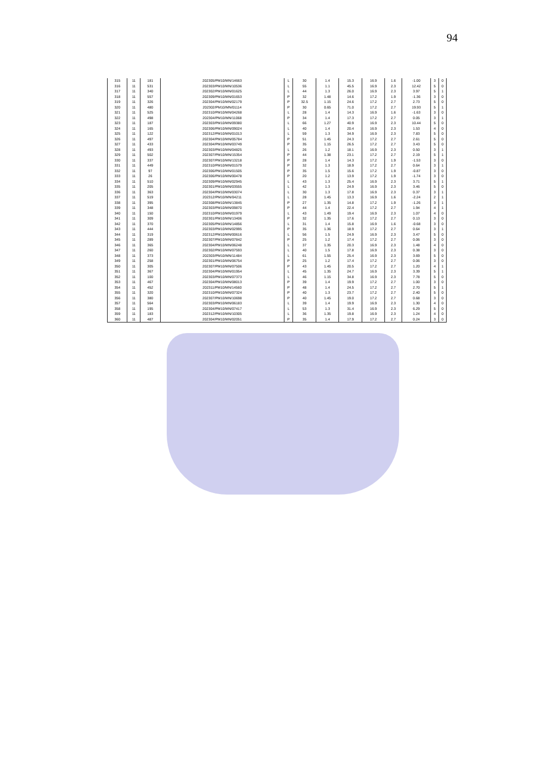94
| 315 | 11 | 181 | 202305/PM10/MN/14663 | L | 30 | 1.4 | 15.3 | 16.9 | 1.6 | -1.00 | 3 | 0 |
| 316 | 11 | 531 | 202303/PM10/MN/10536 | L | 55 | 1.1 | 45.5 | 16.9 | 2.3 | 12.42 | 5 | 0 |
| 317 | 11 | 340 | 202302/PM10/MN/01625 | L | 44 | 1.3 | 26.0 | 16.9 | 2.3 | 3.97 | 5 | 1 |
| 318 | 11 | 557 | 202309/PM10/MN/01653 | P | 32 | 1.48 | 14.6 | 17.2 | 1.9 | -1.36 | 3 | 0 |
| 319 | 11 | 326 | 202304/PM10/MN/02179 | P | 32.5 | 1.15 | 24.6 | 17.2 | 2.7 | 2.73 | 5 | 0 |
| 320 | 11 | 480 | 202302/PM10/MN/01114 | P | 30 | 0.65 | 71.0 | 17.2 | 2.7 | 19.93 | 5 | 1 |
| 321 | 11 | 525 | 202310/PM10/MN/04268 | L | 28 | 1.4 | 14.3 | 16.9 | 1.6 | -1.63 | 3 | 0 |
| 322 | 11 | 498 | 202304/PM10/MN/11068 | P | 34 | 1.4 | 17.3 | 17.2 | 2.7 | 0.05 | 3 | 1 |
| 323 | 11 | 187 | 202303/PM10/MN/09380 | L | 66 | 1.27 | 40.9 | 16.9 | 2.3 | 10.44 | 5 | 0 |
| 324 | 11 | 165 | 202306/PM10/MN/09024 | L | 40 | 1.4 | 20.4 | 16.9 | 2.3 | 1.53 | 4 | 0 |
| 325 | 11 | 122 | 202312/PM10/MN/01013 | L | 59 | 1.3 | 34.9 | 16.9 | 2.3 | 7.83 | 5 | 0 |
| 326 | 11 | 497 | 202304/PM10/MN/05784 | P | 51 | 1.45 | 24.3 | 17.2 | 2.7 | 2.61 | 5 | 0 |
| 327 | 11 | 433 | 202304/PM10/MN/03749 | P | 35 | 1.15 | 26.5 | 17.2 | 2.7 | 3.43 | 5 | 0 |
| 328 | 11 | 493 | 202303/PM10/MN/04825 | L | 26 | 1.2 | 18.1 | 16.9 | 2.3 | 0.50 | 3 | 1 |
| 329 | 11 | 502 | 202307/PM10/MN/15354 | P | 44 | 1.38 | 23.1 | 17.2 | 2.7 | 2.19 | 5 | 1 |
| 330 | 11 | 337 | 202307/PM10/MN/13218 | P | 28 | 1.4 | 14.3 | 17.2 | 1.9 | -1.53 | 3 | 0 |
| 331 | 11 | 449 | 202310/PM10/MN/01579 | P | 32 | 1.3 | 18.9 | 17.2 | 2.7 | 0.64 | 3 | 1 |
| 332 | 11 | 97 | 202306/PM10/MN/01505 | P | 35 | 1.5 | 15.6 | 17.2 | 1.9 | -0.87 | 3 | 0 |
| 333 | 11 | 26 | 202306/PM10/MN/00478 | P | 20 | 1.2 | 13.9 | 17.2 | 1.9 | -1.74 | 3 | 0 |
| 334 | 11 | 510 | 202309/PM10/MN/02945 | L | 43 | 1.3 | 25.4 | 16.9 | 2.3 | 3.71 | 5 | 1 |
| 335 | 11 | 205 | 202301/PM10/MN/03555 | L | 42 | 1.3 | 24.9 | 16.9 | 2.3 | 3.46 | 5 | 0 |
| 336 | 11 | 363 | 202304/PM10/MN/03074 | L | 30 | 1.3 | 17.8 | 16.9 | 2.3 | 0.37 | 3 | 1 |
| 337 | 11 | 519 | 202312/PM10/MN/04211 | L | 28 | 1.45 | 13.3 | 16.9 | 1.6 | -2.24 | 2 | 1 |
| 338 | 11 | 395 | 202308/PM10/MN/13845 | P | 27 | 1.35 | 14.8 | 17.2 | 1.9 | -1.26 | 3 | 1 |
| 339 | 11 | 348 | 202303/PM10/MN/09870 | P | 44 | 1.4 | 22.4 | 17.2 | 2.7 | 1.94 | 4 | 1 |
| 340 | 11 | 150 | 202310/PM10/MN/01979 | L | 43 | 1.49 | 19.4 | 16.9 | 2.3 | 1.07 | 4 | 0 |
| 341 | 11 | 309 | 202301/PM10/MN/13406 | P | 32 | 1.35 | 17.6 | 17.2 | 2.7 | 0.13 | 3 | 0 |
| 342 | 11 | 370 | 202305/PM10/MN/14856 | L | 31 | 1.4 | 15.8 | 16.9 | 1.6 | -0.68 | 3 | 0 |
| 343 | 11 | 444 | 202303/PM10/MN/02995 | P | 35 | 1.36 | 18.9 | 17.2 | 2.7 | 0.64 | 3 | 1 |
| 344 | 11 | 319 | 202312/PM10/MN/00616 | L | 56 | 1.5 | 24.9 | 16.9 | 2.3 | 3.47 | 5 | 0 |
| 345 | 11 | 289 | 202307/PM10/MN/07842 | P | 25 | 1.2 | 17.4 | 17.2 | 2.7 | 0.06 | 3 | 0 |
| 346 | 11 | 365 | 202304/PM10/MN/06248 | L | 37 | 1.35 | 20.3 | 16.9 | 2.3 | 1.48 | 4 | 0 |
| 347 | 11 | 260 | 202302/PM10/MN/07593 | L | 40 | 1.5 | 17.8 | 16.9 | 2.3 | 0.38 | 3 | 0 |
| 348 | 11 | 373 | 202303/PM10/MN/11484 | L | 61 | 1.55 | 25.4 | 16.9 | 2.3 | 3.69 | 5 | 0 |
| 349 | 11 | 258 | 202301/PM10/MN/06754 | P | 25 | 1.2 | 17.4 | 17.2 | 2.7 | 0.06 | 3 | 0 |
| 350 | 11 | 305 | 202307/PM10/MN/07506 | P | 43 | 1.45 | 20.5 | 17.2 | 2.7 | 1.20 | 4 | 1 |
| 351 | 11 | 367 | 202304/PM10/MN/01954 | L | 45 | 1.35 | 24.7 | 16.9 | 2.3 | 3.39 | 5 | 1 |
| 352 | 11 | 100 | 202303/PM10/MN/07373 | L | 46 | 1.15 | 34.8 | 16.9 | 2.3 | 7.78 | 5 | 0 |
| 353 | 11 | 467 | 202304/PM10/MN/08013 | P | 39 | 1.4 | 19.9 | 17.2 | 2.7 | 1.00 | 3 | 0 |
| 354 | 11 | 452 | 202311/PM10/MN/14560 | P | 48 | 1.4 | 24.5 | 17.2 | 2.7 | 2.70 | 5 | 1 |
| 355 | 11 | 320 | 202310/PM10/MN/07324 | P | 40 | 1.3 | 23.7 | 17.2 | 2.7 | 2.40 | 5 | 0 |
| 356 | 11 | 380 | 202307/PM10/MN/10698 | P | 40 | 1.45 | 19.0 | 17.2 | 2.7 | 0.68 | 3 | 0 |
| 357 | 11 | 564 | 202303/PM10/MN/06183 | L | 39 | 1.4 | 19.9 | 16.9 | 2.3 | 1.30 | 4 | 0 |
| 358 | 11 | 195 | 202304/PM10/MN/07417 | L | 53 | 1.3 | 31.4 | 16.9 | 2.3 | 6.29 | 5 | 0 |
| 359 | 11 | 183 | 202312/PM10/MN/10305 | L | 36 | 1.35 | 19.8 | 16.9 | 2.3 | 1.24 | 4 | 0 |
| 360 | 11 | 487 | 202304/PM10/MN/02051 | P | 35 | 1.4 | 17.9 | 17.2 | 2.7 | 0.24 | 3 | 0 |